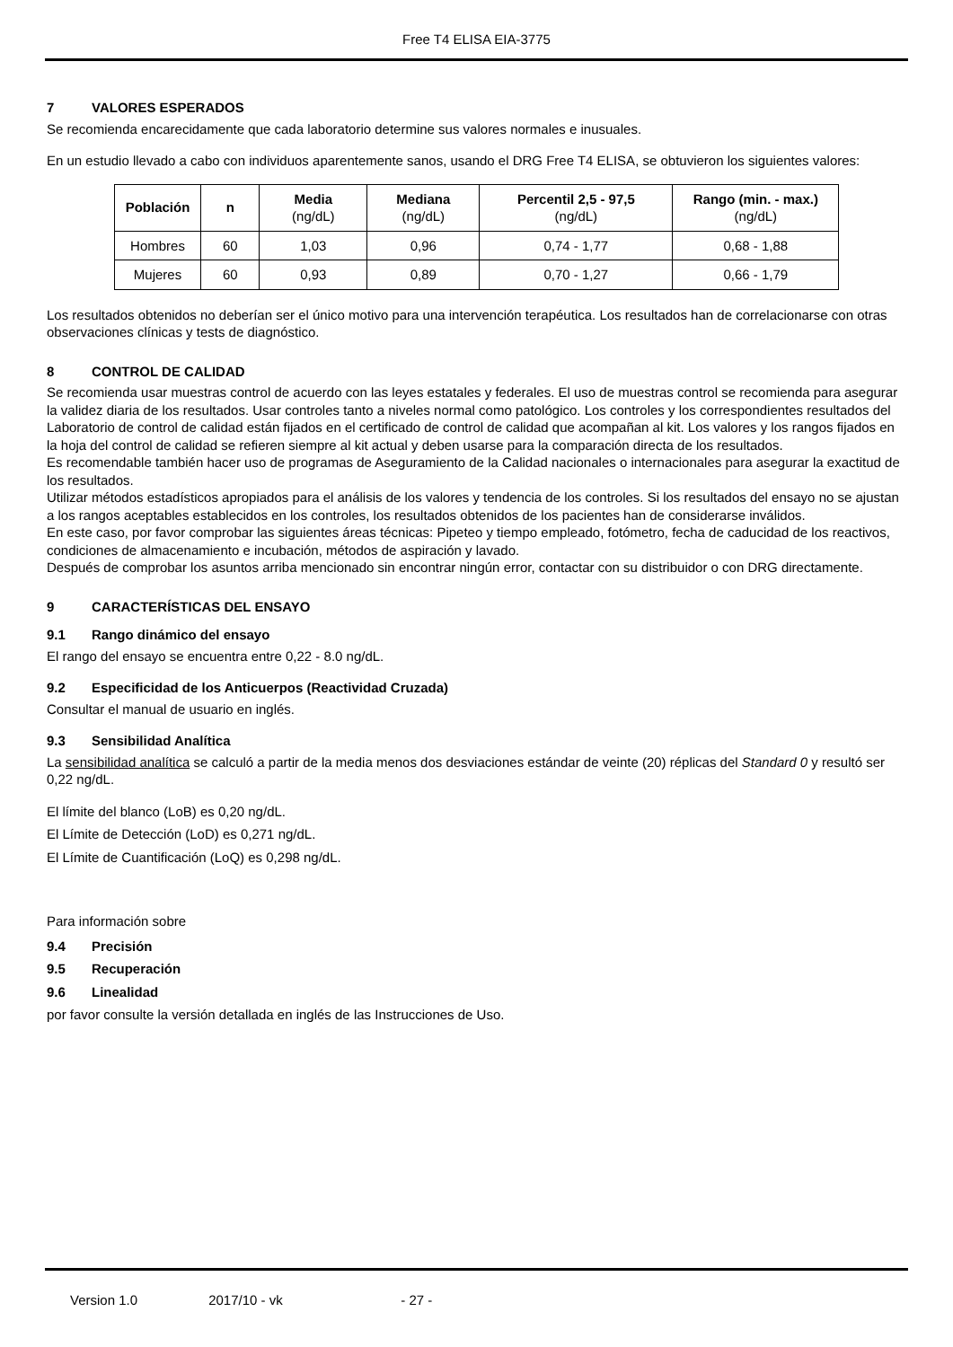Free T4 ELISA EIA-3775
7 VALORES ESPERADOS
Se recomienda encarecidamente que cada laboratorio determine sus valores normales e inusuales.
En un estudio llevado a cabo con individuos aparentemente sanos, usando el DRG Free T4 ELISA, se obtuvieron los siguientes valores:
| Población | n | Media (ng/dL) | Mediana (ng/dL) | Percentil 2,5 - 97,5 (ng/dL) | Rango (min. - max.) (ng/dL) |
| --- | --- | --- | --- | --- | --- |
| Hombres | 60 | 1,03 | 0,96 | 0,74 - 1,77 | 0,68 - 1,88 |
| Mujeres | 60 | 0,93 | 0,89 | 0,70 - 1,27 | 0,66 - 1,79 |
Los resultados obtenidos no deberían ser el único motivo para una intervención terapéutica. Los resultados han de correlacionarse con otras observaciones clínicas y tests de diagnóstico.
8 CONTROL DE CALIDAD
Se recomienda usar muestras control de acuerdo con las leyes estatales y federales. El uso de muestras control se recomienda para asegurar la validez diaria de los resultados. Usar controles tanto a niveles normal como patológico. Los controles y los correspondientes resultados del Laboratorio de control de calidad están fijados en el certificado de control de calidad que acompañan al kit. Los valores y los rangos fijados en la hoja del control de calidad se refieren siempre al kit actual y deben usarse para la comparación directa de los resultados.
Es recomendable también hacer uso de programas de Aseguramiento de la Calidad nacionales o internacionales para asegurar la exactitud de los resultados.
Utilizar métodos estadísticos apropiados para el análisis de los valores y tendencia de los controles. Si los resultados del ensayo no se ajustan a los rangos aceptables establecidos en los controles, los resultados obtenidos de los pacientes han de considerarse inválidos.
En este caso, por favor comprobar las siguientes áreas técnicas: Pipeteo y tiempo empleado, fotómetro, fecha de caducidad de los reactivos, condiciones de almacenamiento e incubación, métodos de aspiración y lavado.
Después de comprobar los asuntos arriba mencionado sin encontrar ningún error, contactar con su distribuidor o con DRG directamente.
9 CARACTERÍSTICAS DEL ENSAYO
9.1 Rango dinámico del ensayo
El rango del ensayo se encuentra entre 0,22 - 8.0 ng/dL.
9.2 Especificidad de los Anticuerpos (Reactividad Cruzada)
Consultar el manual de usuario en inglés.
9.3 Sensibilidad Analítica
La sensibilidad analítica se calculó a partir de la media menos dos desviaciones estándar de veinte (20) réplicas del Standard 0 y resultó ser 0,22 ng/dL.
El límite del blanco (LoB) es 0,20 ng/dL.
El Límite de Detección (LoD) es 0,271 ng/dL.
El Límite de Cuantificación (LoQ) es 0,298 ng/dL.
Para información sobre
9.4 Precisión
9.5 Recuperación
9.6 Linealidad
por favor consulte la versión detallada en inglés de las Instrucciones de Uso.
Version 1.0 2017/10 - vk - 27 -